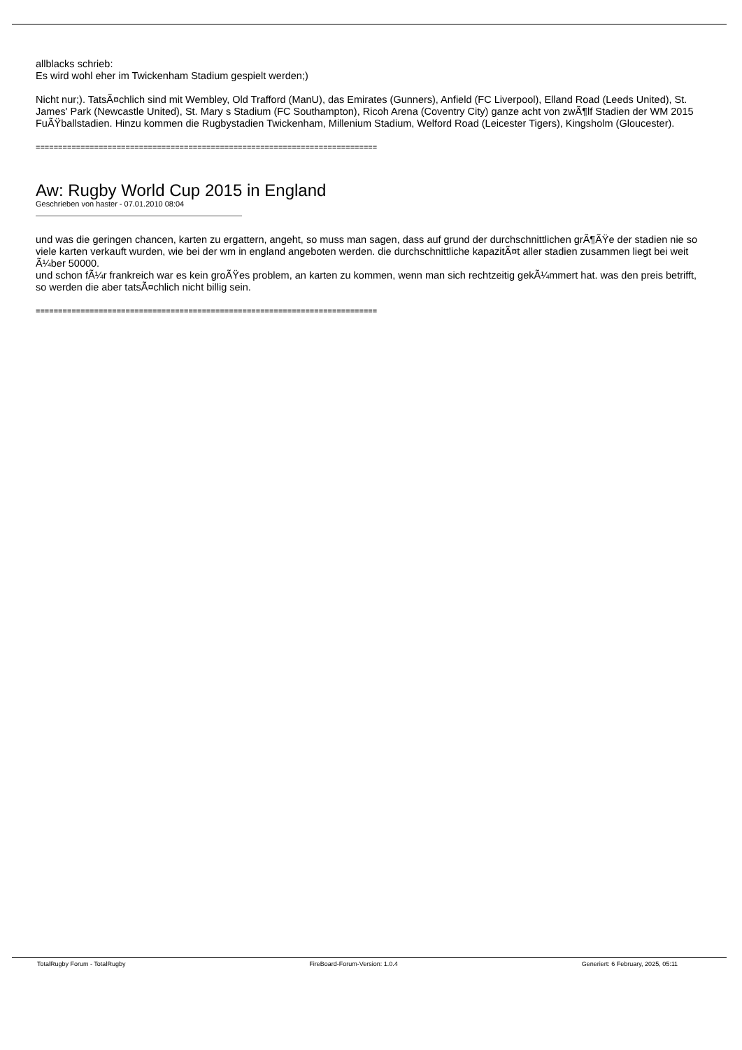allblacks schrieb:
Es wird wohl eher im Twickenham Stadium gespielt werden;)
Nicht nur;). TatsÃ¤chlich sind mit Wembley, Old Trafford (ManU), das Emirates (Gunners), Anfield (FC Liverpool), Elland Road (Leeds United), St. James' Park (Newcastle United), St. Mary s Stadium (FC Southampton), Ricoh Arena (Coventry City) ganze acht von zwÃ¶lf Stadien der WM 2015 FuÃŸballstadien. Hinzu kommen die Rugbystadien Twickenham, Millenium Stadium, Welford Road (Leicester Tigers), Kingsholm (Gloucester).
============================================================================
Aw: Rugby World Cup 2015 in England
Geschrieben von haster - 07.01.2010 08:04
und was die geringen chancen, karten zu ergattern, angeht, so muss man sagen, dass auf grund der durchschnittlichen grÃ¶ÃŸe der stadien nie so viele karten verkauft wurden, wie bei der wm in england angeboten werden. die durchschnittliche kapazitÃ¤t aller stadien zusammen liegt bei weit Ã¼ber 50000.
und schon fÃ¼r frankreich war es kein groÃŸes problem, an karten zu kommen, wenn man sich rechtzeitig gekÃ¼mmert hat. was den preis betrifft, so werden die aber tatsÃ¤chlich nicht billig sein.
============================================================================
TotalRugby Forum - TotalRugby FireBoard-Forum-Version: 1.0.4 Generiert: 6 February, 2025, 05:11